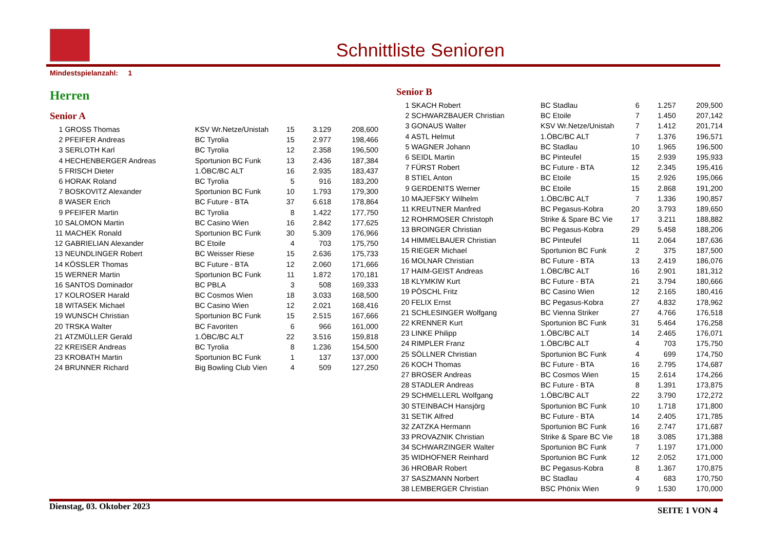Schnittliste Senioren
Mindestspielanzahl: 1
Herren
Senior A
| 1 | GROSS Thomas | KSV Wr.Netze/Unistah | 15 | 3.129 | 208,600 |
| 2 | PFEIFER Andreas | BC Tyrolia | 15 | 2.977 | 198,466 |
| 3 | SERLOTH Karl | BC Tyrolia | 12 | 2.358 | 196,500 |
| 4 | HECHENBERGER Andreas | Sportunion BC Funk | 13 | 2.436 | 187,384 |
| 5 | FRISCH Dieter | 1.ÖBC/BC ALT | 16 | 2.935 | 183,437 |
| 6 | HORAK Roland | BC Tyrolia | 5 | 916 | 183,200 |
| 7 | BOSKOVITZ Alexander | Sportunion BC Funk | 10 | 1.793 | 179,300 |
| 8 | WASER Erich | BC Future - BTA | 37 | 6.618 | 178,864 |
| 9 | PFEIFER Martin | BC Tyrolia | 8 | 1.422 | 177,750 |
| 10 | SALOMON Martin | BC Casino Wien | 16 | 2.842 | 177,625 |
| 11 | MACHEK Ronald | Sportunion BC Funk | 30 | 5.309 | 176,966 |
| 12 | GABRIELIAN Alexander | BC Etoile | 4 | 703 | 175,750 |
| 13 | NEUNDLINGER Robert | BC Weisser Riese | 15 | 2.636 | 175,733 |
| 14 | KÖSSLER Thomas | BC Future - BTA | 12 | 2.060 | 171,666 |
| 15 | WERNER Martin | Sportunion BC Funk | 11 | 1.872 | 170,181 |
| 16 | SANTOS Dominador | BC PBLA | 3 | 508 | 169,333 |
| 17 | KOLROSER Harald | BC Cosmos Wien | 18 | 3.033 | 168,500 |
| 18 | WITASEK Michael | BC Casino Wien | 12 | 2.021 | 168,416 |
| 19 | WUNSCH Christian | Sportunion BC Funk | 15 | 2.515 | 167,666 |
| 20 | TRSKA Walter | BC Favoriten | 6 | 966 | 161,000 |
| 21 | ATZMÜLLER Gerald | 1.ÖBC/BC ALT | 22 | 3.516 | 159,818 |
| 22 | KREISER Andreas | BC Tyrolia | 8 | 1.236 | 154,500 |
| 23 | KROBATH Martin | Sportunion BC Funk | 1 | 137 | 137,000 |
| 24 | BRUNNER Richard | Big Bowling Club Vien | 4 | 509 | 127,250 |
Senior B
| 1 | SKACH Robert | BC Stadlau | 6 | 1.257 | 209,500 |
| 2 | SCHWARZBAUER Christian | BC Etoile | 7 | 1.450 | 207,142 |
| 3 | GONAUS Walter | KSV Wr.Netze/Unistah | 7 | 1.412 | 201,714 |
| 4 | ASTL Helmut | 1.ÖBC/BC ALT | 7 | 1.376 | 196,571 |
| 5 | WAGNER Johann | BC Stadlau | 10 | 1.965 | 196,500 |
| 6 | SEIDL Martin | BC Pinteufel | 15 | 2.939 | 195,933 |
| 7 | FÜRST Robert | BC Future - BTA | 12 | 2.345 | 195,416 |
| 8 | STIEL Anton | BC Etoile | 15 | 2.926 | 195,066 |
| 9 | GERDENITS Werner | BC Etoile | 15 | 2.868 | 191,200 |
| 10 | MAJEFSKY Wilhelm | 1.ÖBC/BC ALT | 7 | 1.336 | 190,857 |
| 11 | KREUTNER Manfred | BC Pegasus-Kobra | 20 | 3.793 | 189,650 |
| 12 | ROHRMOSER Christoph | Strike & Spare BC Vie | 17 | 3.211 | 188,882 |
| 13 | BROINGER Christian | BC Pegasus-Kobra | 29 | 5.458 | 188,206 |
| 14 | HIMMELBAUER Christian | BC Pinteufel | 11 | 2.064 | 187,636 |
| 15 | RIEGER Michael | Sportunion BC Funk | 2 | 375 | 187,500 |
| 16 | MOLNAR Christian | BC Future - BTA | 13 | 2.419 | 186,076 |
| 17 | HAIM-GEIST Andreas | 1.ÖBC/BC ALT | 16 | 2.901 | 181,312 |
| 18 | KLYMKIW Kurt | BC Future - BTA | 21 | 3.794 | 180,666 |
| 19 | PÖSCHL Fritz | BC Casino Wien | 12 | 2.165 | 180,416 |
| 20 | FELIX Ernst | BC Pegasus-Kobra | 27 | 4.832 | 178,962 |
| 21 | SCHLESINGER Wolfgang | BC Vienna Striker | 27 | 4.766 | 176,518 |
| 22 | KRENNER Kurt | Sportunion BC Funk | 31 | 5.464 | 176,258 |
| 23 | LINKE Philipp | 1.ÖBC/BC ALT | 14 | 2.465 | 176,071 |
| 24 | RIMPLER Franz | 1.ÖBC/BC ALT | 4 | 703 | 175,750 |
| 25 | SÖLLNER Christian | Sportunion BC Funk | 4 | 699 | 174,750 |
| 26 | KOCH Thomas | BC Future - BTA | 16 | 2.795 | 174,687 |
| 27 | BROSER Andreas | BC Cosmos Wien | 15 | 2.614 | 174,266 |
| 28 | STADLER Andreas | BC Future - BTA | 8 | 1.391 | 173,875 |
| 29 | SCHMELLERL Wolfgang | 1.ÖBC/BC ALT | 22 | 3.790 | 172,272 |
| 30 | STEINBACH Hansjörg | Sportunion BC Funk | 10 | 1.718 | 171,800 |
| 31 | SETIK Alfred | BC Future - BTA | 14 | 2.405 | 171,785 |
| 32 | ZATZKA Hermann | Sportunion BC Funk | 16 | 2.747 | 171,687 |
| 33 | PROVAZNIK Christian | Strike & Spare BC Vie | 18 | 3.085 | 171,388 |
| 34 | SCHWARZINGER Walter | Sportunion BC Funk | 7 | 1.197 | 171,000 |
| 35 | WIDHOFNER Reinhard | Sportunion BC Funk | 12 | 2.052 | 171,000 |
| 36 | HROBAR Robert | BC Pegasus-Kobra | 8 | 1.367 | 170,875 |
| 37 | SASZMANN Norbert | BC Stadlau | 4 | 683 | 170,750 |
| 38 | LEMBERGER Christian | BSC Phönix Wien | 9 | 1.530 | 170,000 |
Dienstag, 03. Oktober 2023 SEITE 1 VON 4